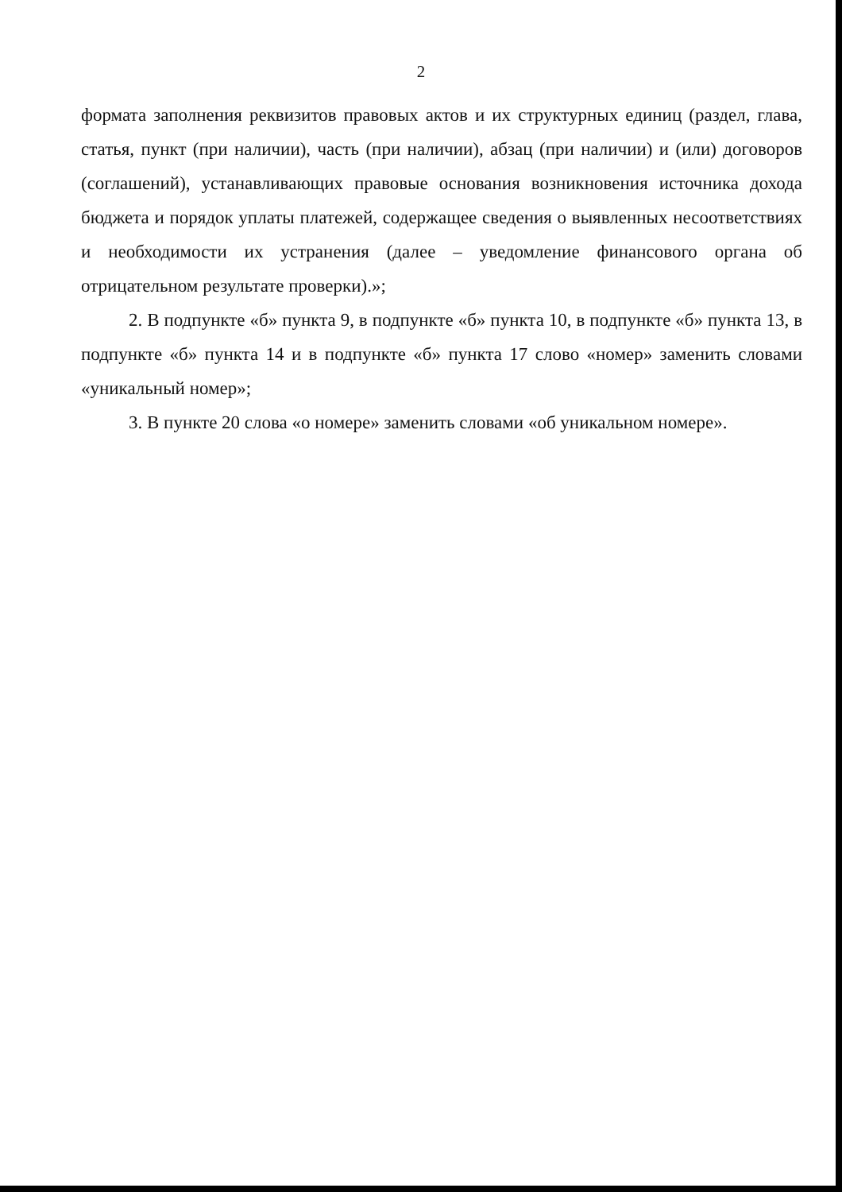2
формата заполнения реквизитов правовых актов и их структурных единиц (раздел, глава, статья, пункт (при наличии), часть (при наличии), абзац (при наличии) и (или) договоров (соглашений), устанавливающих правовые основания возникновения источника дохода бюджета и порядок уплаты платежей, содержащее сведения о выявленных несоответствиях и необходимости их устранения (далее – уведомление финансового органа об отрицательном результате проверки).»;
2. В подпункте «б» пункта 9, в подпункте «б» пункта 10, в подпункте «б» пункта 13, в подпункте «б» пункта 14 и в подпункте «б» пункта 17 слово «номер» заменить словами «уникальный номер»;
3. В пункте 20 слова «о номере» заменить словами «об уникальном номере».